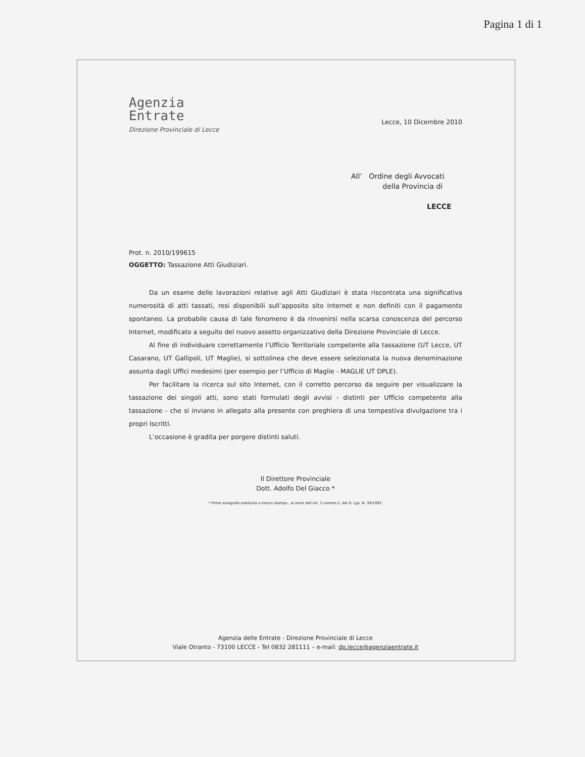Pagina 1 di 1
Agenzia
Entrate
Direzione Provinciale di Lecce
Lecce, 10 Dicembre 2010
All’ Ordine degli Avvocati
della Provincia di
LECCE
Prot. n. 2010/199615
OGGETTO: Tassazione Atti Giudiziari.
Da un esame delle lavorazioni relative agli Atti Giudiziari è stata riscontrata una significativa numerosità di atti tassati, resi disponibili sull’apposito sito Internet e non definiti con il pagamento spontaneo. La probabile causa di tale fenomeno è da rinvenirsi nella scarsa conoscenza del percorso Internet, modificato a seguito del nuovo assetto organizzativo della Direzione Provinciale di Lecce.
Al fine di individuare correttamente l’Ufficio Territoriale competente alla tassazione (UT Lecce, UT Casarano, UT Gallipoli, UT Maglie), si sottolinea che deve essere selezionata la nuova denominazione assunta dagli Uffici medesimi (per esempio per l’Ufficio di Maglie - MAGLIE UT DPLE).
Per facilitare la ricerca sul sito Internet, con il corretto percorso da seguire per visualizzare la tassazione dei singoli atti, sono stati formulati degli avvisi - distinti per Ufficio competente alla tassazione - che si inviano in allegato alla presente con preghiera di una tempestiva divulgazione tra i propri Iscritti.
L’occasione è gradita per porgere distinti saluti.
Il Direttore Provinciale
Dott. Adolfo Del Giacco *
* Firma autografa sostituita a mezzo stampa , ai sensi dell’art. 3 comma 2, del D. Lgs. N. 39/1993.
Agenzia delle Entrate - Direzione Provinciale di Lecce
Viale Otranto - 73100 LECCE - Tel 0832 281111 – e-mail: dp.lecce@agenziaentrate.it